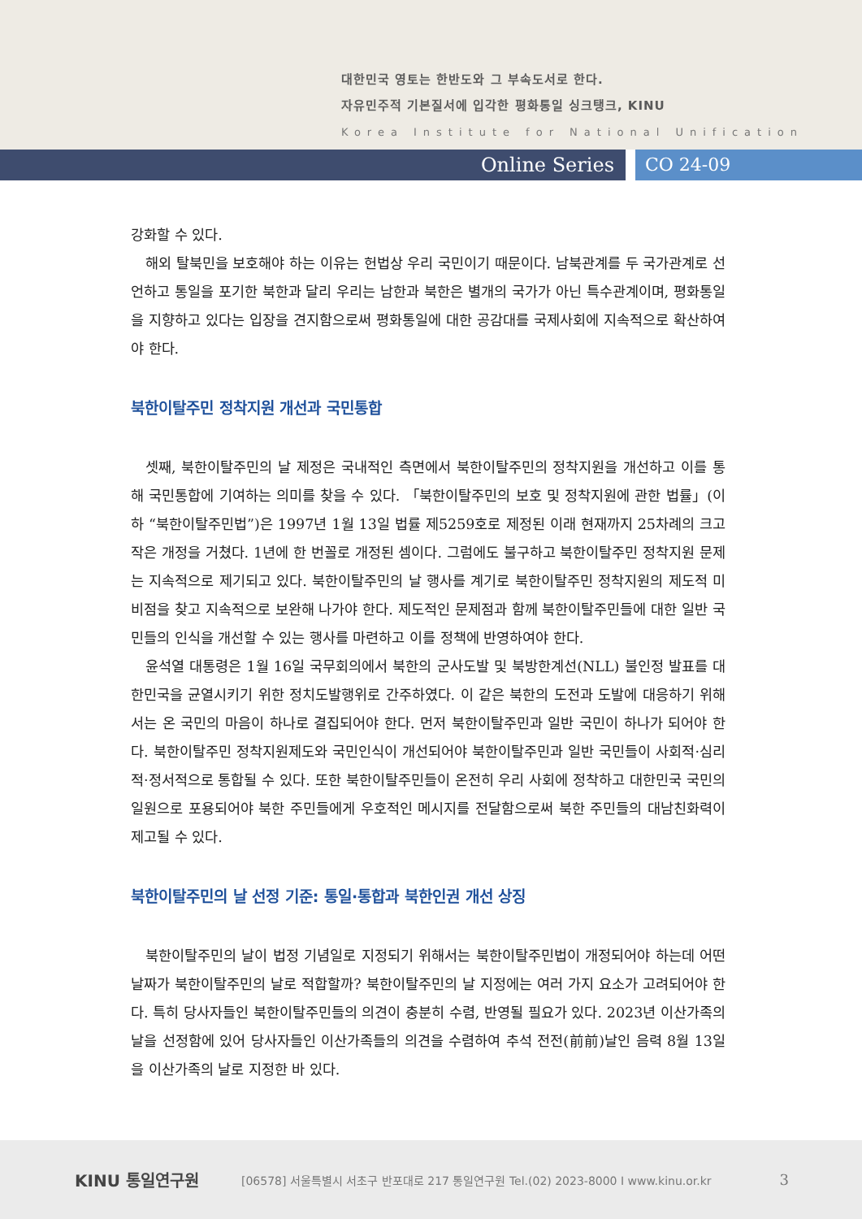대한민국 영토는 한반도와 그 부속도서로 한다.
자유민주적 기본질서에 입각한 평화통일 싱크탱크, KINU
Korea Institute for National Unification
Online Series CO 24-09
강화할 수 있다.
해외 탈북민을 보호해야 하는 이유는 헌법상 우리 국민이기 때문이다. 남북관계를 두 국가관계로 선언하고 통일을 포기한 북한과 달리 우리는 남한과 북한은 별개의 국가가 아닌 특수관계이며, 평화통일을 지향하고 있다는 입장을 견지함으로써 평화통일에 대한 공감대를 국제사회에 지속적으로 확산하여야 한다.
북한이탈주민 정착지원 개선과 국민통합
셋째, 북한이탈주민의 날 제정은 국내적인 측면에서 북한이탈주민의 정착지원을 개선하고 이를 통해 국민통합에 기여하는 의미를 찾을 수 있다. 「북한이탈주민의 보호 및 정착지원에 관한 법률」(이하 “북한이탈주민법”)은 1997년 1월 13일 법률 제5259호로 제정된 이래 현재까지 25차례의 크고 작은 개정을 거쳤다. 1년에 한 번꼴로 개정된 셈이다. 그럼에도 불구하고 북한이탈주민 정착지원 문제는 지속적으로 제기되고 있다. 북한이탈주민의 날 행사를 계기로 북한이탈주민 정착지원의 제도적 미비점을 찾고 지속적으로 보완해 나가야 한다. 제도적인 문제점과 함께 북한이탈주민들에 대한 일반 국민들의 인식을 개선할 수 있는 행사를 마련하고 이를 정책에 반영하여야 한다.
윤석열 대통령은 1월 16일 국무회의에서 북한의 군사도발 및 북방한계선(NLL) 불인정 발표를 대한민국을 균열시키기 위한 정치도발행위로 간주하였다. 이 같은 북한의 도전과 도발에 대응하기 위해서는 온 국민의 마음이 하나로 결집되어야 한다. 먼저 북한이탈주민과 일반 국민이 하나가 되어야 한다. 북한이탈주민 정착지원제도와 국민인식이 개선되어야 북한이탈주민과 일반 국민들이 사회적·심리적·정서적으로 통합될 수 있다. 또한 북한이탈주민들이 온전히 우리 사회에 정착하고 대한민국 국민의 일원으로 포용되어야 북한 주민들에게 우호적인 메시지를 전달함으로써 북한 주민들의 대남친화력이 제고될 수 있다.
북한이탈주민의 날 선정 기준: 통일·통합과 북한인권 개선 상징
북한이탈주민의 날이 법정 기념일로 지정되기 위해서는 북한이탈주민법이 개정되어야 하는데 어떤 날짜가 북한이탈주민의 날로 적합할까? 북한이탈주민의 날 지정에는 여러 가지 요소가 고려되어야 한다. 특히 당사자들인 북한이탈주민들의 의견이 충분히 수렴, 반영될 필요가 있다. 2023년 이산가족의 날을 선정함에 있어 당사자들인 이산가족들의 의견을 수렴하여 추석 전전(前前)날인 음력 8월 13일을 이산가족의 날로 지정한 바 있다.
KINU 통일연구원
[06578] 서울특별시 서초구 반포대로 217 통일연구원 Tel.(02) 2023-8000 I www.kinu.or.kr
3